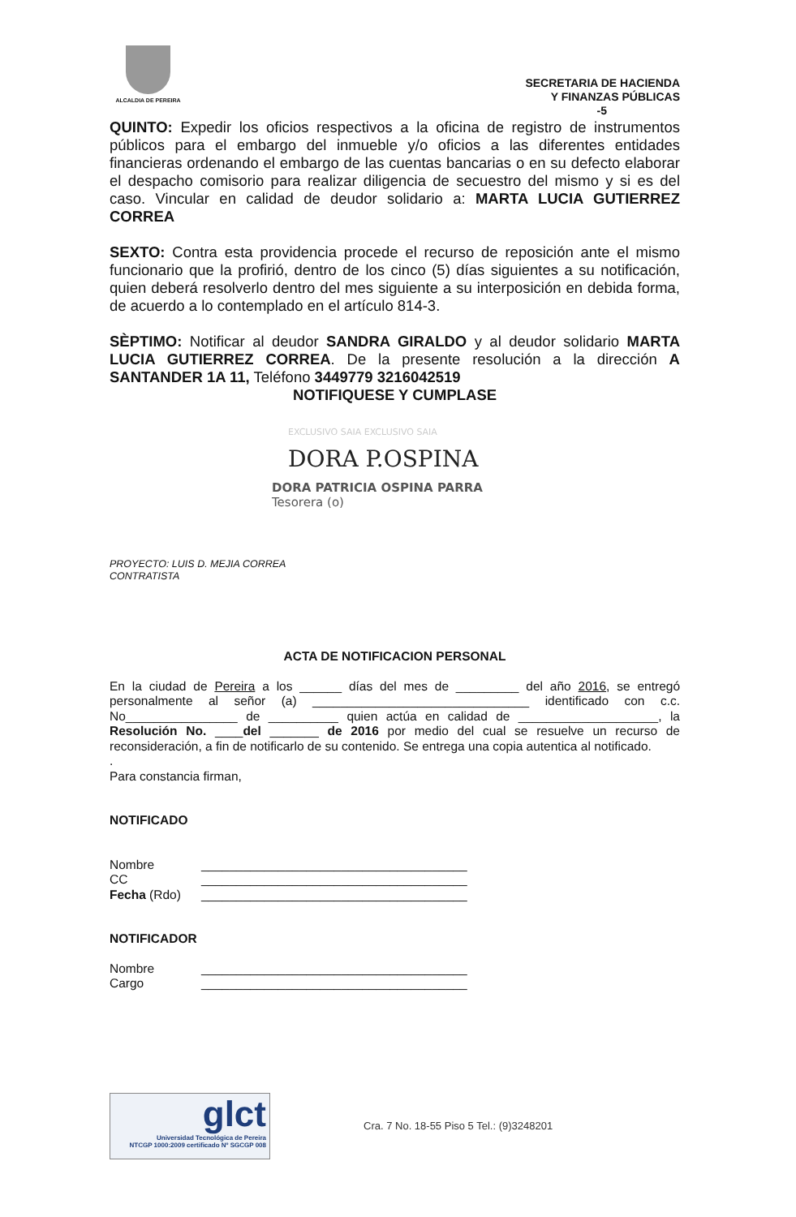ALCALDIA DE PEREIRA
SECRETARIA DE HACIENDA
Y FINANZAS PÚBLICAS
-5
QUINTO: Expedir los oficios respectivos a la oficina de registro de instrumentos públicos para el embargo del inmueble y/o oficios a las diferentes entidades financieras ordenando el embargo de las cuentas bancarias o en su defecto elaborar el despacho comisorio para realizar diligencia de secuestro del mismo y si es del caso. Vincular en calidad de deudor solidario a: MARTA LUCIA GUTIERREZ CORREA
SEXTO: Contra esta providencia procede el recurso de reposición ante el mismo funcionario que la profirió, dentro de los cinco (5) días siguientes a su notificación, quien deberá resolverlo dentro del mes siguiente a su interposición en debida forma, de acuerdo a lo contemplado en el artículo 814-3.
SÈPTIMO: Notificar al deudor SANDRA GIRALDO y al deudor solidario MARTA LUCIA GUTIERREZ CORREA. De la presente resolución a la dirección A SANTANDER 1A 11, Teléfono 3449779 3216042519
NOTIFIQUESE Y CUMPLASE
EXCLUSIVO SAIA EXCLUSIVO SAIA
DORA P.OSPINA
DORA PATRICIA OSPINA PARRA
Tesorera (o)
PROYECTO: LUIS D. MEJIA CORREA
CONTRATISTA
ACTA DE NOTIFICACION PERSONAL
En la ciudad de Pereira a los ______ días del mes de _________ del año 2016, se entregó personalmente al señor (a) _______________________________ identificado con c.c. No________________ de __________ quien actúa en calidad de ____________________, la Resolución No. ____del _______ de 2016 por medio del cual se resuelve un recurso de reconsideración, a fin de notificarlo de su contenido. Se entrega una copia autentica al notificado.
.
Para constancia firman,
NOTIFICADO
Nombre ______________________________________
CC ______________________________________
Fecha (Rdo) ______________________________________
NOTIFICADOR
Nombre ______________________________________
Cargo ______________________________________
glct
Universidad Tecnológica de Pereira
NTCGP 1000:2009 certificado Nº SGCGP 008
Cra. 7 No. 18-55 Piso 5 Tel.: (9)3248201